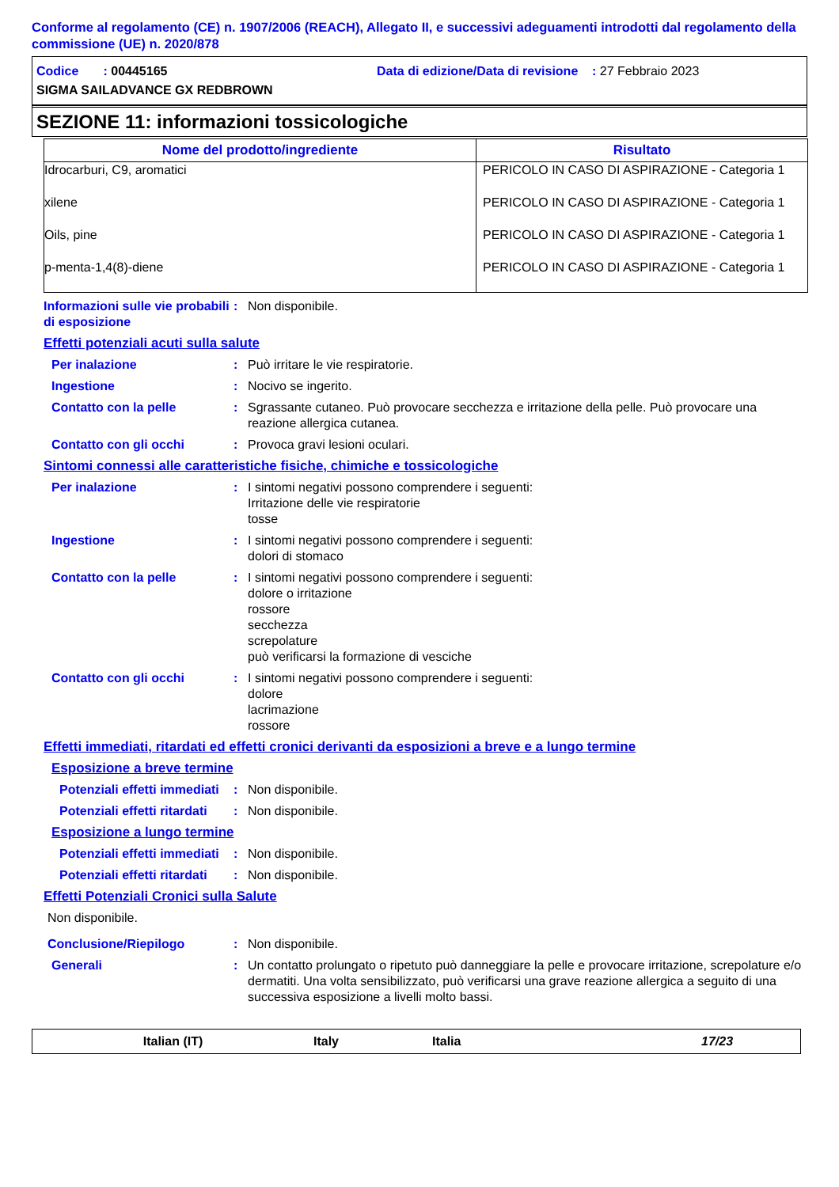Conforme al regolamento (CE) n. 1907/2006 (REACH), Allegato II, e successivi adeguamenti introdotti dal regolamento della commissione (UE) n. 2020/878
Codice : 00445165 Data di edizione/Data di revisione : 27 Febbraio 2023
SIGMA SAILADVANCE GX REDBROWN
SEZIONE 11: informazioni tossicologiche
| Nome del prodotto/ingrediente | Risultato |
| --- | --- |
| Idrocarburi, C9, aromatici | PERICOLO IN CASO DI ASPIRAZIONE - Categoria 1 |
| xilene | PERICOLO IN CASO DI ASPIRAZIONE - Categoria 1 |
| Oils, pine | PERICOLO IN CASO DI ASPIRAZIONE - Categoria 1 |
| p-menta-1,4(8)-diene | PERICOLO IN CASO DI ASPIRAZIONE - Categoria 1 |
Informazioni sulle vie probabili di esposizione
: Non disponibile.
Effetti potenziali acuti sulla salute
Per inalazione : Può irritare le vie respiratorie.
Ingestione : Nocivo se ingerito.
Contatto con la pelle : Sgrassante cutaneo. Può provocare secchezza e irritazione della pelle. Può provocare una reazione allergica cutanea.
Contatto con gli occhi : Provoca gravi lesioni oculari.
Sintomi connessi alle caratteristiche fisiche, chimiche e tossicologiche
Per inalazione : I sintomi negativi possono comprendere i seguenti:
Irritazione delle vie respiratorie
tosse
Ingestione : I sintomi negativi possono comprendere i seguenti:
dolori di stomaco
Contatto con la pelle : I sintomi negativi possono comprendere i seguenti:
dolore o irritazione
rossore
secchezza
screpolature
può verificarsi la formazione di vesciche
Contatto con gli occhi : I sintomi negativi possono comprendere i seguenti:
dolore
lacrimazione
rossore
Effetti immediati, ritardati ed effetti cronici derivanti da esposizioni a breve e a lungo termine
Esposizione a breve termine
Potenziali effetti immediati
: Non disponibile.
Potenziali effetti ritardati
: Non disponibile.
Esposizione a lungo termine
Potenziali effetti immediati
: Non disponibile.
Potenziali effetti ritardati
: Non disponibile.
Effetti Potenziali Cronici sulla Salute
Non disponibile.
Conclusione/Riepilogo : Non disponibile.
Generali : Un contatto prolungato o ripetuto può danneggiare la pelle e provocare irritazione, screpolature e/o dermatiti. Una volta sensibilizzato, può verificarsi una grave reazione allergica a seguito di una successiva esposizione a livelli molto bassi.
Italian (IT) Italy Italia 17/23